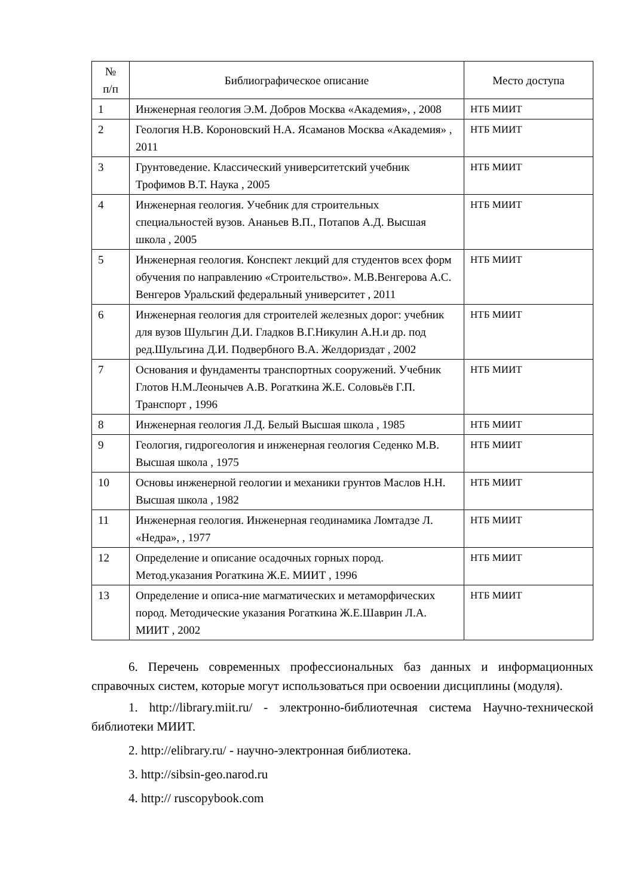| № п/п | Библиографическое описание | Место доступа |
| --- | --- | --- |
| 1 | Инженерная геология Э.М. Добров Москва «Академия», , 2008 | НТБ МИИТ |
| 2 | Геология Н.В. Короновский Н.А. Ясаманов Москва «Академия» , 2011 | НТБ МИИТ |
| 3 | Грунтоведение. Классический университетский учебник Трофимов В.Т. Наука , 2005 | НТБ МИИТ |
| 4 | Инженерная геология. Учебник для строительных специальностей вузов. Ананьев В.П., Потапов А.Д. Высшая школа , 2005 | НТБ МИИТ |
| 5 | Инженерная геология. Конспект лекций для студентов всех форм обучения по направлению «Строительство». М.В.Венгерова А.С. Венгеров Уральский федеральный университет , 2011 | НТБ МИИТ |
| 6 | Инженерная геология для строителей железных дорог: учебник для вузов Шульгин Д.И. Гладков В.Г.Никулин А.Н.и др. под ред.Шульгина Д.И. Подвербного В.А. Желдориздат , 2002 | НТБ МИИТ |
| 7 | Основания и фундаменты транспортных сооружений. Учебник Глотов Н.М.Леонычев А.В. Рогаткина Ж.Е. Соловьёв Г.П. Транспорт , 1996 | НТБ МИИТ |
| 8 | Инженерная геология Л.Д. Белый Высшая школа , 1985 | НТБ МИИТ |
| 9 | Геология, гидрогеология и инженерная геология Седенко М.В. Высшая школа , 1975 | НТБ МИИТ |
| 10 | Основы инженерной геологии и механики грунтов Маслов Н.Н. Высшая школа , 1982 | НТБ МИИТ |
| 11 | Инженерная геология. Инженерная геодинамика Ломтадзе Л. «Недра», , 1977 | НТБ МИИТ |
| 12 | Определение и описание осадочных горных пород. Метод.указания Рогаткина Ж.Е. МИИТ , 1996 | НТБ МИИТ |
| 13 | Определение и описа-ние магматических и метаморфических пород. Методические указания Рогаткина Ж.Е.Шаврин Л.А. МИИТ , 2002 | НТБ МИИТ |
6. Перечень современных профессиональных баз данных и информационных справочных систем, которые могут использоваться при освоении дисциплины (модуля).
1. http://library.miit.ru/ - электронно-библиотечная система Научно-технической библиотеки МИИТ.
2. http://elibrary.ru/ - научно-электронная библиотека.
3. http://sibsin-geo.narod.ru
4. http:// ruscopybook.com